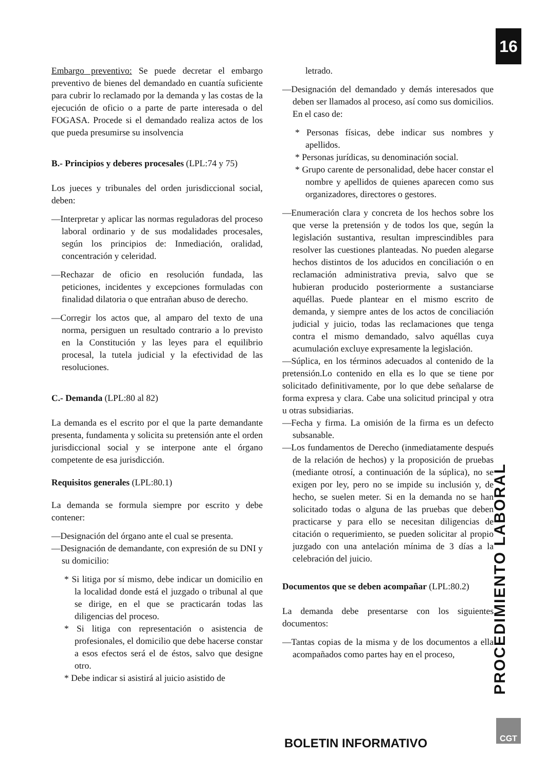16
PROCEDIMIENTO LABORAL
Embargo preventivo: Se puede decretar el embargo preventivo de bienes del demandado en cuantía suficiente para cubrir lo reclamado por la demanda y las costas de la ejecución de oficio o a parte de parte interesada o del FOGASA. Procede si el demandado realiza actos de los que pueda presumirse su insolvencia
B.- Principios y deberes procesales (LPL:74 y 75)
Los jueces y tribunales del orden jurisdiccional social, deben:
—Interpretar y aplicar las normas reguladoras del proceso laboral ordinario y de sus modalidades procesales, según los principios de: Inmediación, oralidad, concentración y celeridad.
—Rechazar de oficio en resolución fundada, las peticiones, incidentes y excepciones formuladas con finalidad dilatoria o que entrañan abuso de derecho.
—Corregir los actos que, al amparo del texto de una norma, persiguen un resultado contrario a lo previsto en la Constitución y las leyes para el equilibrio procesal, la tutela judicial y la efectividad de las resoluciones.
C.- Demanda (LPL:80 al 82)
La demanda es el escrito por el que la parte demandante presenta, fundamenta y solicita su pretensión ante el orden jurisdiccional social y se interpone ante el órgano competente de esa jurisdicción.
Requisitos generales (LPL:80.1)
La demanda se formula siempre por escrito y debe contener:
—Designación del órgano ante el cual se presenta.
—Designación de demandante, con expresión de su DNI y su domicilio:
* Si litiga por sí mismo, debe indicar un domicilio en la localidad donde está el juzgado o tribunal al que se dirige, en el que se practicarán todas las diligencias del proceso.
* Si litiga con representación o asistencia de profesionales, el domicilio que debe hacerse constar a esos efectos será el de éstos, salvo que designe otro.
* Debe indicar si asistirá al juicio asistido de
letrado.
—Designación del demandado y demás interesados que deben ser llamados al proceso, así como sus domicilios. En el caso de:
* Personas físicas, debe indicar sus nombres y apellidos.
* Personas jurídicas, su denominación social.
* Grupo carente de personalidad, debe hacer constar el nombre y apellidos de quienes aparecen como sus organizadores, directores o gestores.
—Enumeración clara y concreta de los hechos sobre los que verse la pretensión y de todos los que, según la legislación sustantiva, resultan imprescindibles para resolver las cuestiones planteadas. No pueden alegarse hechos distintos de los aducidos en conciliación o en reclamación administrativa previa, salvo que se hubieran producido posteriormente a sustanciarse aquéllas. Puede plantear en el mismo escrito de demanda, y siempre antes de los actos de conciliación judicial y juicio, todas las reclamaciones que tenga contra el mismo demandado, salvo aquéllas cuya acumulación excluye expresamente la legislación.
—Súplica, en los términos adecuados al contenido de la pretensión.Lo contenido en ella es lo que se tiene por solicitado definitivamente, por lo que debe señalarse de forma expresa y clara. Cabe una solicitud principal y otra u otras subsidiarias.
—Fecha y firma. La omisión de la firma es un defecto subsanable.
—Los fundamentos de Derecho (inmediatamente después de la relación de hechos) y la proposición de pruebas (mediante otrosí, a continuación de la súplica), no se exigen por ley, pero no se impide su inclusión y, de hecho, se suelen meter. Si en la demanda no se han solicitado todas o alguna de las pruebas que deben practicarse y para ello se necesitan diligencias de citación o requerimiento, se pueden solicitar al propio juzgado con una antelación mínima de 3 días a la celebración del juicio.
Documentos que se deben acompañar (LPL:80.2)
La demanda debe presentarse con los siguientes documentos:
—Tantas copias de la misma y de los documentos a ella acompañados como partes hay en el proceso,
BOLETIN INFORMATIVO
CGT